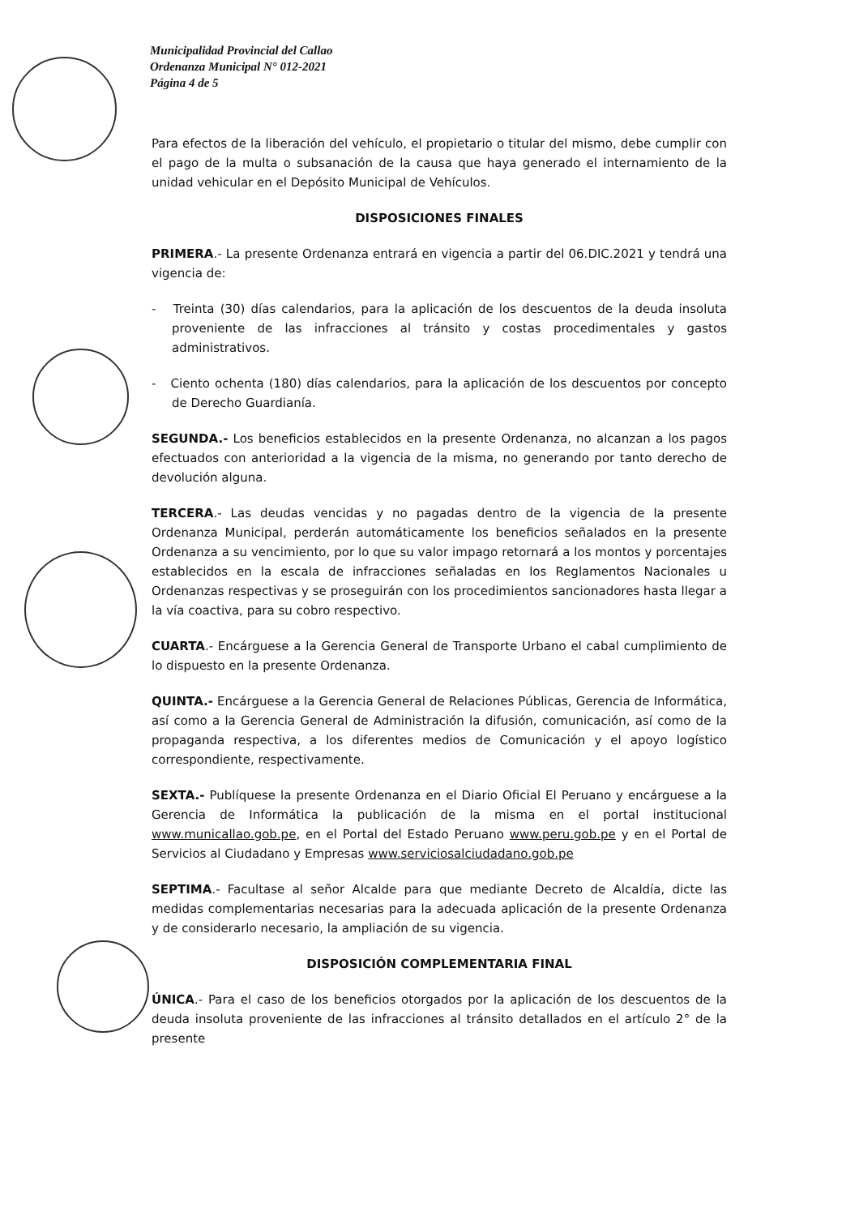Municipalidad Provincial del Callao
Ordenanza Municipal N° 012-2021
Página 4 de 5
Para efectos de la liberación del vehículo, el propietario o titular del mismo, debe cumplir con el pago de la multa o subsanación de la causa que haya generado el internamiento de la unidad vehicular en el Depósito Municipal de Vehículos.
DISPOSICIONES FINALES
PRIMERA.- La presente Ordenanza entrará en vigencia a partir del 06.DIC.2021 y tendrá una vigencia de:
- Treinta (30) días calendarios, para la aplicación de los descuentos de la deuda insoluta proveniente de las infracciones al tránsito y costas procedimentales y gastos administrativos.
- Ciento ochenta (180) días calendarios, para la aplicación de los descuentos por concepto de Derecho Guardianía.
SEGUNDA.- Los beneficios establecidos en la presente Ordenanza, no alcanzan a los pagos efectuados con anterioridad a la vigencia de la misma, no generando por tanto derecho de devolución alguna.
TERCERA.- Las deudas vencidas y no pagadas dentro de la vigencia de la presente Ordenanza Municipal, perderán automáticamente los beneficios señalados en la presente Ordenanza a su vencimiento, por lo que su valor impago retornará a los montos y porcentajes establecidos en la escala de infracciones señaladas en los Reglamentos Nacionales u Ordenanzas respectivas y se proseguirán con los procedimientos sancionadores hasta llegar a la vía coactiva, para su cobro respectivo.
CUARTA.- Encárguese a la Gerencia General de Transporte Urbano el cabal cumplimiento de lo dispuesto en la presente Ordenanza.
QUINTA.- Encárguese a la Gerencia General de Relaciones Públicas, Gerencia de Informática, así como a la Gerencia General de Administración la difusión, comunicación, así como de la propaganda respectiva, a los diferentes medios de Comunicación y el apoyo logístico correspondiente, respectivamente.
SEXTA.- Publíquese la presente Ordenanza en el Diario Oficial El Peruano y encárguese a la Gerencia de Informática la publicación de la misma en el portal institucional www.municallao.gob.pe, en el Portal del Estado Peruano www.peru.gob.pe y en el Portal de Servicios al Ciudadano y Empresas www.serviciosalciudadano.gob.pe
SEPTIMA.- Facultase al señor Alcalde para que mediante Decreto de Alcaldía, dicte las medidas complementarias necesarias para la adecuada aplicación de la presente Ordenanza y de considerarlo necesario, la ampliación de su vigencia.
DISPOSICIÓN COMPLEMENTARIA FINAL
ÚNICA.- Para el caso de los beneficios otorgados por la aplicación de los descuentos de la deuda insoluta proveniente de las infracciones al tránsito detallados en el artículo 2° de la presente